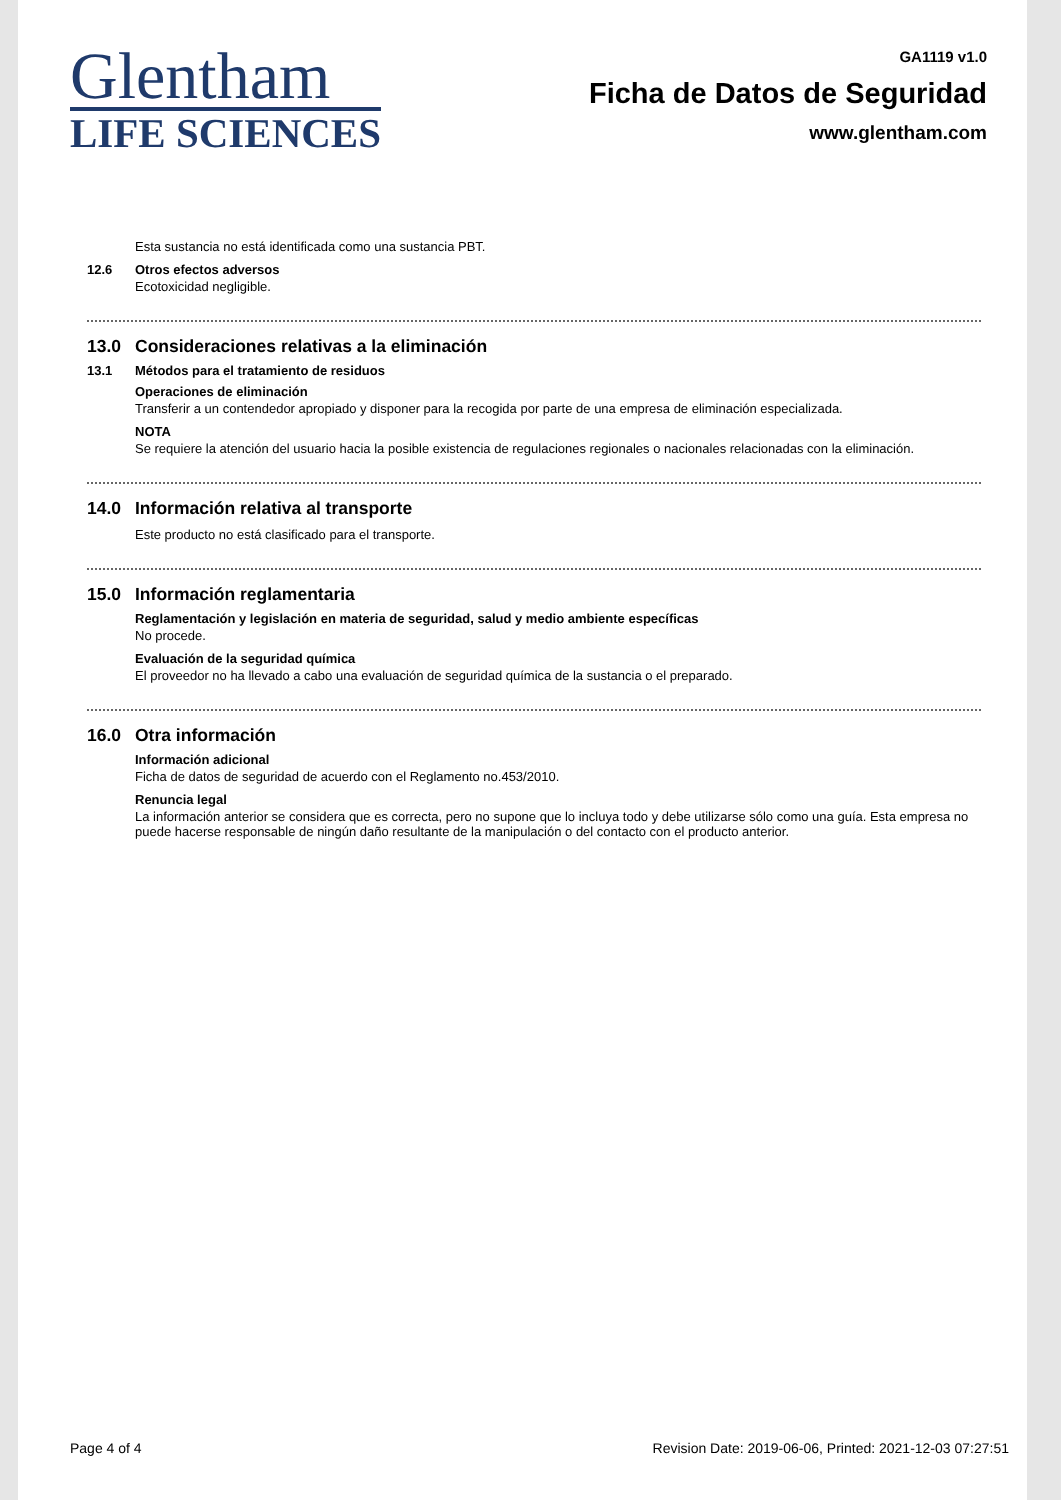Glentham
LIFE SCIENCES
GA1119 v1.0
Ficha de Datos de Seguridad
www.glentham.com
Esta sustancia no está identificada como una sustancia PBT.
12.6 Otros efectos adversos
Ecotoxicidad negligible.
13.0 Consideraciones relativas a la eliminación
13.1 Métodos para el tratamiento de residuos
Operaciones de eliminación
Transferir a un contendedor apropiado y disponer para la recogida por parte de una empresa de eliminación especializada.
NOTA
Se requiere la atención del usuario hacia la posible existencia de regulaciones regionales o nacionales relacionadas con la eliminación.
14.0 Información relativa al transporte
Este producto no está clasificado para el transporte.
15.0 Información reglamentaria
Reglamentación y legislación en materia de seguridad, salud y medio ambiente específicas
No procede.
Evaluación de la seguridad química
El proveedor no ha llevado a cabo una evaluación de seguridad química de la sustancia o el preparado.
16.0 Otra información
Información adicional
Ficha de datos de seguridad de acuerdo con el Reglamento no.453/2010.
Renuncia legal
La información anterior se considera que es correcta, pero no supone que lo incluya todo y debe utilizarse sólo como una guía. Esta empresa no puede hacerse responsable de ningún daño resultante de la manipulación o del contacto con el producto anterior.
Page 4 of 4 Revision Date: 2019-06-06, Printed: 2021-12-03 07:27:51